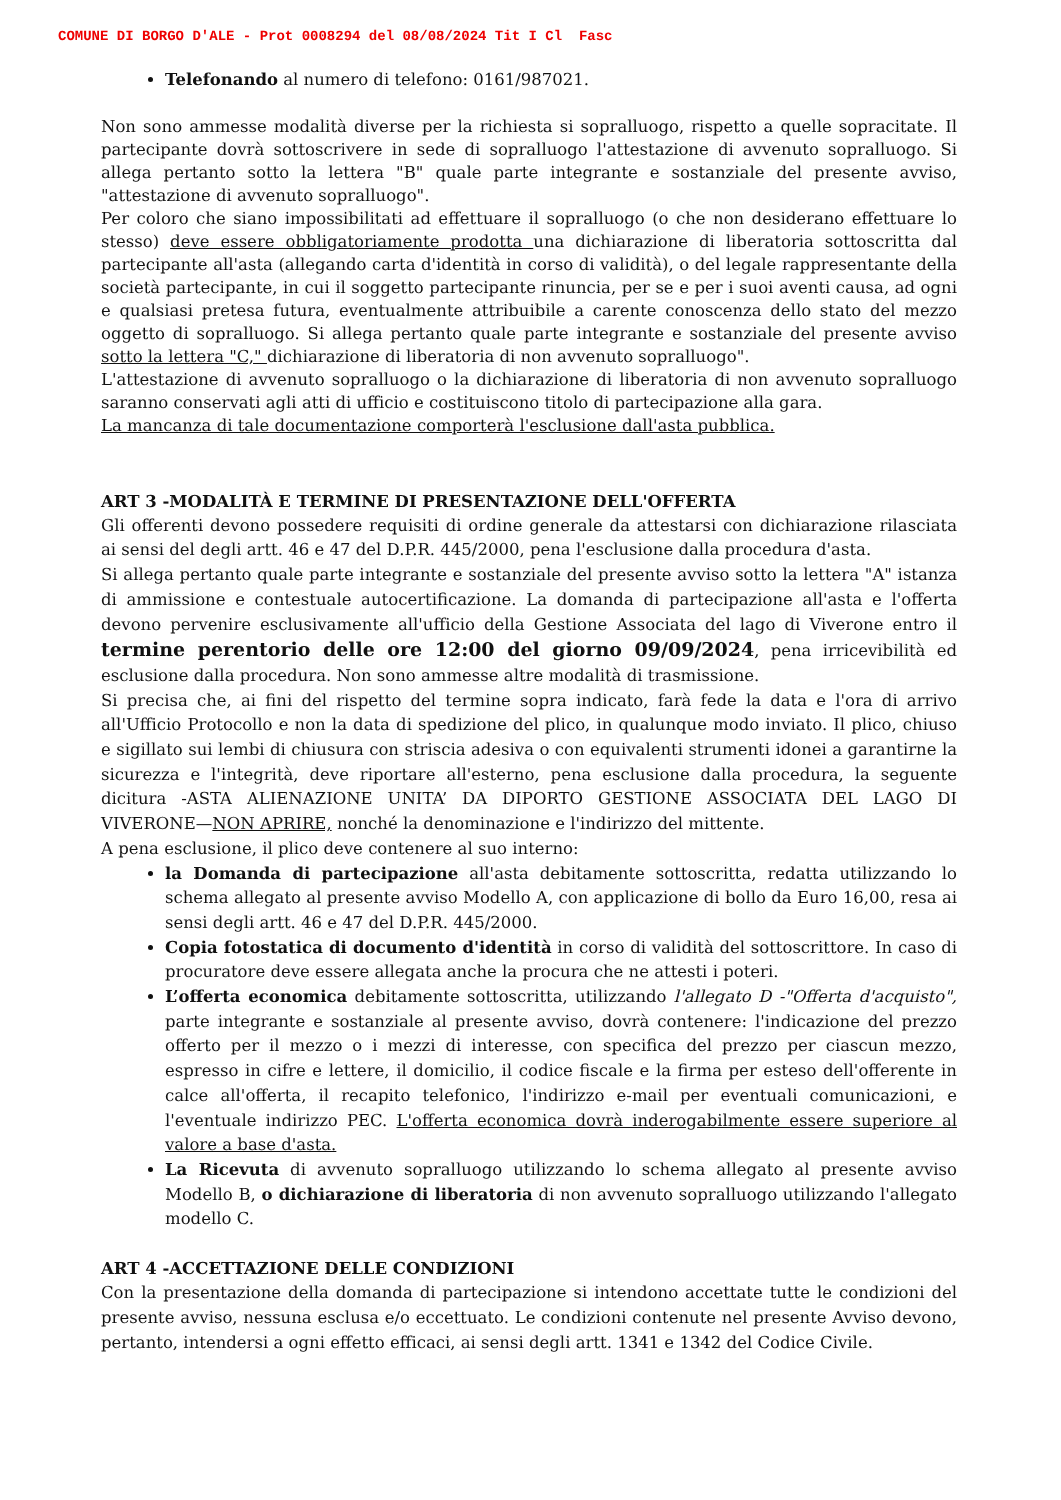COMUNE DI BORGO D'ALE - Prot 0008294 del 08/08/2024 Tit I Cl Fasc
Telefonando al numero di telefono: 0161/987021.
Non sono ammesse modalità diverse per la richiesta si sopralluogo, rispetto a quelle sopracitate. Il partecipante dovrà sottoscrivere in sede di sopralluogo l'attestazione di avvenuto sopralluogo. Si allega pertanto sotto la lettera "B" quale parte integrante e sostanziale del presente avviso, "attestazione di avvenuto sopralluogo".
Per coloro che siano impossibilitati ad effettuare il sopralluogo (o che non desiderano effettuare lo stesso) deve essere obbligatoriamente prodotta una dichiarazione di liberatoria sottoscritta dal partecipante all'asta (allegando carta d'identità in corso di validità), o del legale rappresentante della società partecipante, in cui il soggetto partecipante rinuncia, per se e per i suoi aventi causa, ad ogni e qualsiasi pretesa futura, eventualmente attribuibile a carente conoscenza dello stato del mezzo oggetto di sopralluogo. Si allega pertanto quale parte integrante e sostanziale del presente avviso sotto la lettera "C," dichiarazione di liberatoria di non avvenuto sopralluogo".
L'attestazione di avvenuto sopralluogo o la dichiarazione di liberatoria di non avvenuto sopralluogo saranno conservati agli atti di ufficio e costituiscono titolo di partecipazione alla gara.
La mancanza di tale documentazione comporterà l'esclusione dall'asta pubblica.
ART 3 -MODALITÀ E TERMINE DI PRESENTAZIONE DELL'OFFERTA
Gli offerenti devono possedere requisiti di ordine generale da attestarsi con dichiarazione rilasciata ai sensi del degli artt. 46 e 47 del D.P.R. 445/2000, pena l'esclusione dalla procedura d'asta.
Si allega pertanto quale parte integrante e sostanziale del presente avviso sotto la lettera "A" istanza di ammissione e contestuale autocertificazione. La domanda di partecipazione all'asta e l'offerta devono pervenire esclusivamente all'ufficio della Gestione Associata del lago di Viverone entro il termine perentorio delle ore 12:00 del giorno 09/09/2024, pena irricevibilità ed esclusione dalla procedura. Non sono ammesse altre modalità di trasmissione.
Si precisa che, ai fini del rispetto del termine sopra indicato, farà fede la data e l'ora di arrivo all'Ufficio Protocollo e non la data di spedizione del plico, in qualunque modo inviato. Il plico, chiuso e sigillato sui lembi di chiusura con striscia adesiva o con equivalenti strumenti idonei a garantirne la sicurezza e l'integrità, deve riportare all'esterno, pena esclusione dalla procedura, la seguente dicitura -ASTA ALIENAZIONE UNITA’ DA DIPORTO GESTIONE ASSOCIATA DEL LAGO DI VIVERONE—NON APRIRE, nonché la denominazione e l'indirizzo del mittente.
A pena esclusione, il plico deve contenere al suo interno:
la Domanda di partecipazione all'asta debitamente sottoscritta, redatta utilizzando lo schema allegato al presente avviso Modello A, con applicazione di bollo da Euro 16,00, resa ai sensi degli artt. 46 e 47 del D.P.R. 445/2000.
Copia fotostatica di documento d'identità in corso di validità del sottoscrittore. In caso di procuratore deve essere allegata anche la procura che ne attesti i poteri.
L’offerta economica debitamente sottoscritta, utilizzando l'allegato D -"Offerta d'acquisto", parte integrante e sostanziale al presente avviso, dovrà contenere: l'indicazione del prezzo offerto per il mezzo o i mezzi di interesse, con specifica del prezzo per ciascun mezzo, espresso in cifre e lettere, il domicilio, il codice fiscale e la firma per esteso dell'offerente in calce all'offerta, il recapito telefonico, l'indirizzo e-mail per eventuali comunicazioni, e l'eventuale indirizzo PEC. L'offerta economica dovrà inderogabilmente essere superiore al valore a base d'asta.
La Ricevuta di avvenuto sopralluogo utilizzando lo schema allegato al presente avviso Modello B, o dichiarazione di liberatoria di non avvenuto sopralluogo utilizzando l'allegato modello C.
ART 4 -ACCETTAZIONE DELLE CONDIZIONI
Con la presentazione della domanda di partecipazione si intendono accettate tutte le condizioni del presente avviso, nessuna esclusa e/o eccettuato. Le condizioni contenute nel presente Avviso devono, pertanto, intendersi a ogni effetto efficaci, ai sensi degli artt. 1341 e 1342 del Codice Civile.